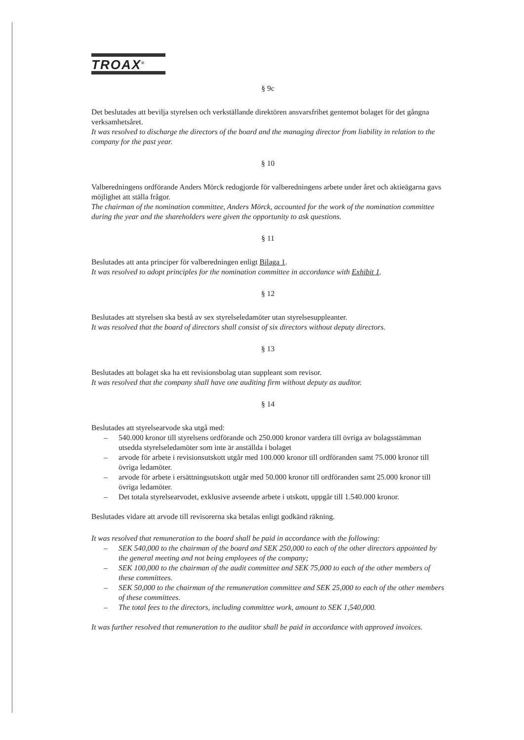TROAX<sup>®</sup>
§ 9c
Det beslutades att bevilja styrelsen och verkställande direktören ansvarsfrihet gentemot bolaget för det gångna verksamhetsåret.
It was resolved to discharge the directors of the board and the managing director from liability in relation to the company for the past year.
§ 10
Valberedningens ordförande Anders Mörck redogjorde för valberedningens arbete under året och aktieägarna gavs möjlighet att ställa frågor.
The chairman of the nomination committee, Anders Mörck, accounted for the work of the nomination committee during the year and the shareholders were given the opportunity to ask questions.
§ 11
Beslutades att anta principer för valberedningen enligt Bilaga 1.
It was resolved to adopt principles for the nomination committee in accordance with Exhibit 1.
§ 12
Beslutades att styrelsen ska bestå av sex styrelseledamöter utan styrelsesuppleanter.
It was resolved that the board of directors shall consist of six directors without deputy directors.
§ 13
Beslutades att bolaget ska ha ett revisionsbolag utan suppleant som revisor.
It was resolved that the company shall have one auditing firm without deputy as auditor.
§ 14
Beslutades att styrelsearvode ska utgå med:
– 540.000 kronor till styrelsens ordförande och 250.000 kronor vardera till övriga av bolagsstämman utsedda styrelseledamöter som inte är anställda i bolaget
– arvode för arbete i revisionsutskott utgår med 100.000 kronor till ordföranden samt 75.000 kronor till övriga ledamöter.
– arvode för arbete i ersättningsutskott utgår med 50.000 kronor till ordföranden samt 25.000 kronor till övriga ledamöter.
– Det totala styrelsearvodet, exklusive avseende arbete i utskott, uppgår till 1.540.000 kronor.
Beslutades vidare att arvode till revisorerna ska betalas enligt godkänd räkning.
It was resolved that remuneration to the board shall be paid in accordance with the following:
– SEK 540,000 to the chairman of the board and SEK 250,000 to each of the other directors appointed by the general meeting and not being employees of the company;
– SEK 100,000 to the chairman of the audit committee and SEK 75,000 to each of the other members of these committees.
– SEK 50,000 to the chairman of the remuneration committee and SEK 25,000 to each of the other members of these committees.
– The total fees to the directors, including committee work, amount to SEK 1,540,000.
It was further resolved that remuneration to the auditor shall be paid in accordance with approved invoices.